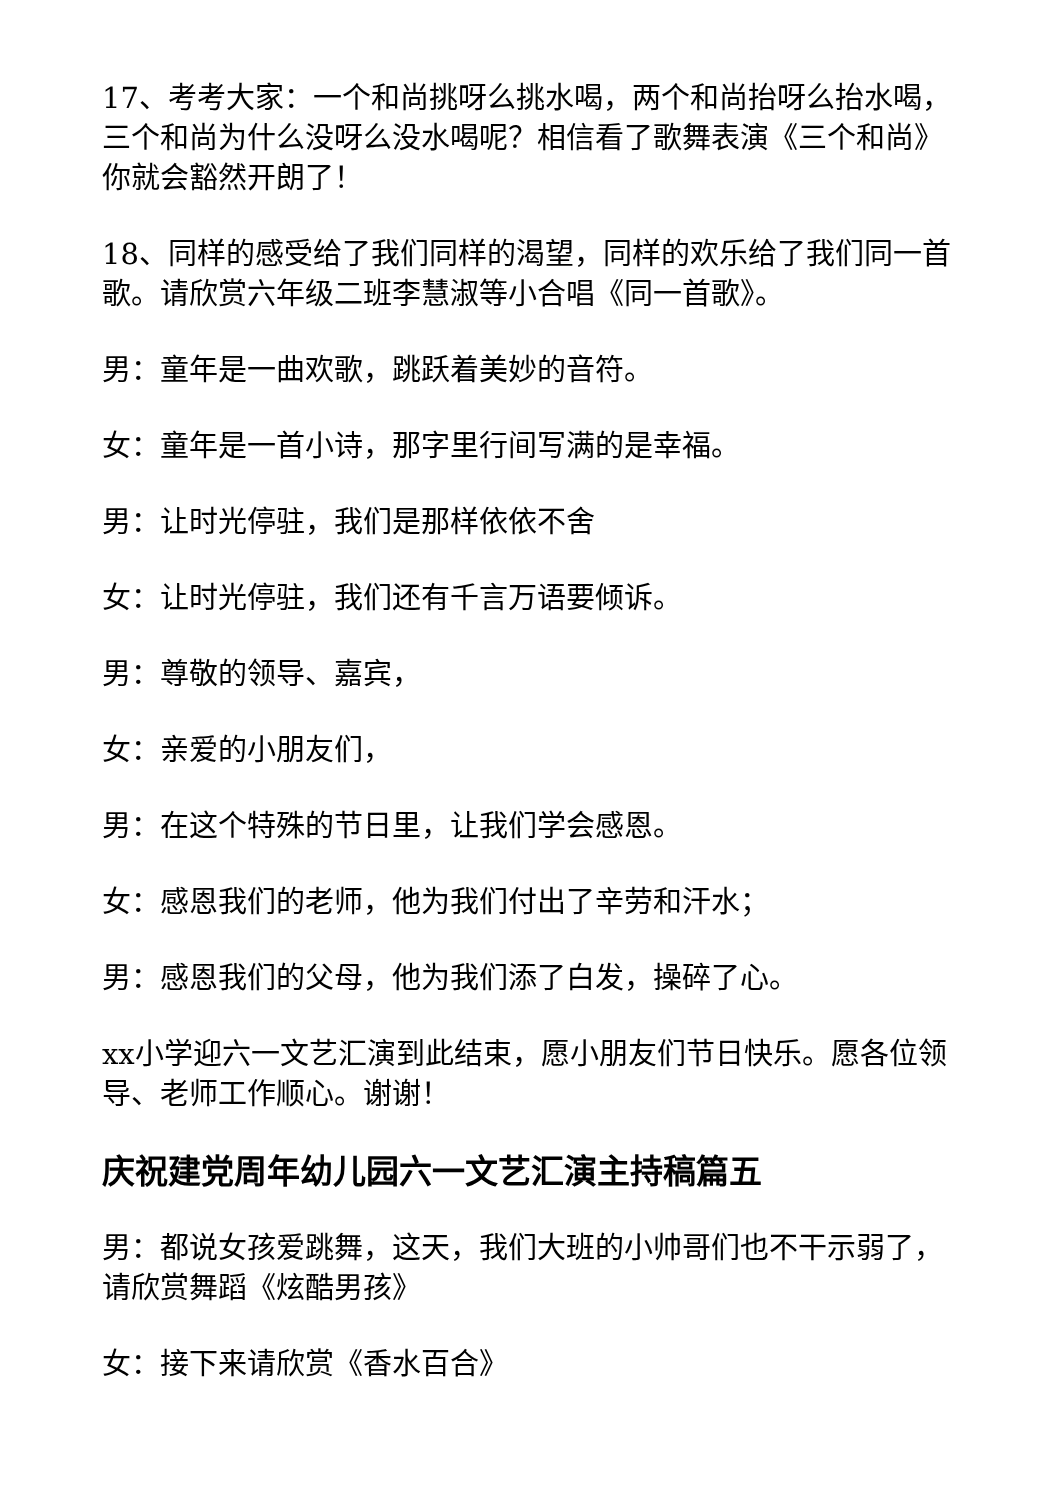17、考考大家：一个和尚挑呀么挑水喝，两个和尚抬呀么抬水喝，三个和尚为什么没呀么没水喝呢？相信看了歌舞表演《三个和尚》你就会豁然开朗了！
18、同样的感受给了我们同样的渴望，同样的欢乐给了我们同一首歌。请欣赏六年级二班李慧淑等小合唱《同一首歌》。
男：童年是一曲欢歌，跳跃着美妙的音符。
女：童年是一首小诗，那字里行间写满的是幸福。
男：让时光停驻，我们是那样依依不舍
女：让时光停驻，我们还有千言万语要倾诉。
男：尊敬的领导、嘉宾，
女：亲爱的小朋友们，
男：在这个特殊的节日里，让我们学会感恩。
女：感恩我们的老师，他为我们付出了辛劳和汗水；
男：感恩我们的父母，他为我们添了白发，操碎了心。
xx小学迎六一文艺汇演到此结束，愿小朋友们节日快乐。愿各位领导、老师工作顺心。谢谢！
庆祝建党周年幼儿园六一文艺汇演主持稿篇五
男：都说女孩爱跳舞，这天，我们大班的小帅哥们也不干示弱了，请欣赏舞蹈《炫酷男孩》
女：接下来请欣赏《香水百合》